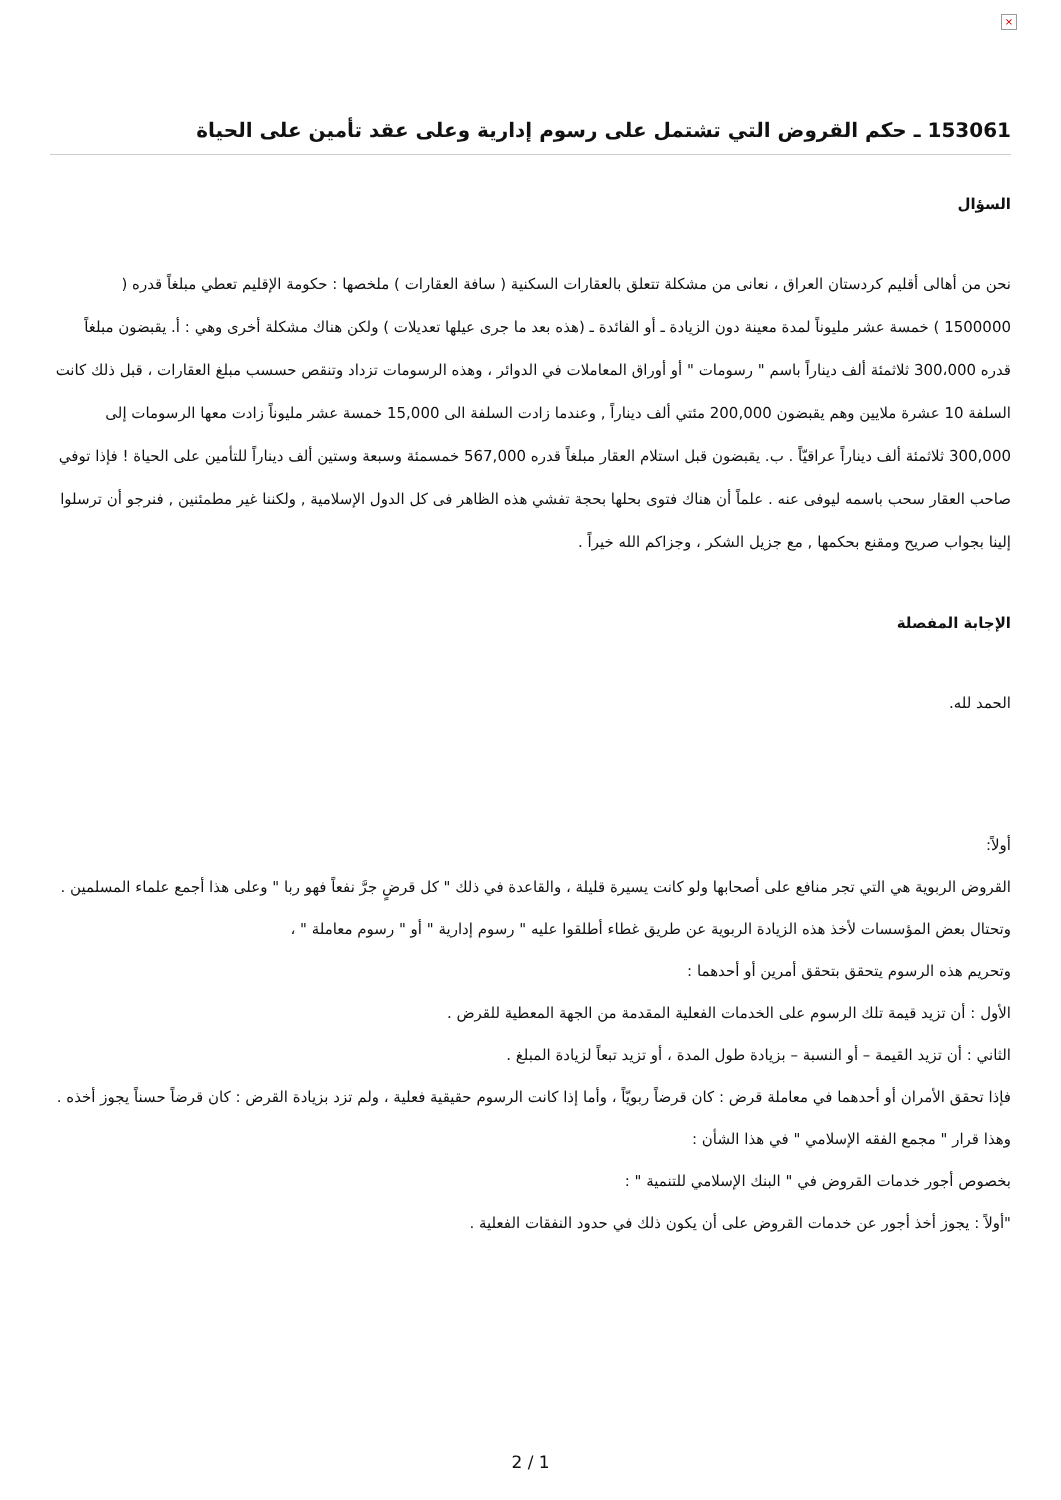×
153061 ـ حكم القروض التي تشتمل على رسوم إدارية وعلى عقد تأمين على الحياة
السؤال
نحن من أهالى أقليم كردستان العراق ، نعانى من مشكلة تتعلق بالعقارات السكنية ( سافة العقارات ) ملخصها : حكومة الإقليم تعطي مبلغاً قدره ( 1500000 ) خمسة عشر مليوناً لمدة معينة دون الزيادة ـ أو الفائدة ـ (هذه بعد ما جرى عيلها تعديلات ) ولكن هناك مشكلة أخرى وهي : أ. يقبضون مبلغاً قدره 300،000 ثلاثمئة ألف ديناراً باسم " رسومات " أو أوراق المعاملات في الدوائر ، وهذه الرسومات تزداد وتنقص حسسب مبلغ العقارات ، قبل ذلك كانت السلفة 10 عشرة ملايين وهم يقبضون 200,000 مئتي ألف ديناراً , وعندما زادت السلفة الى 15,000 خمسة عشر مليوناً زادت معها الرسومات إلى 300,000 ثلاثمئة ألف ديناراً عراقيّاً . ب. يقبضون قبل استلام العقار مبلغاً قدره 567,000 خمسمئة وسبعة وستين ألف ديناراً للتأمين على الحياة ! فإذا توفي صاحب العقار سحب باسمه ليوفى عنه . علماً أن هناك فتوى بحلها بحجة تفشي هذه الظاهر فى كل الدول الإسلامية , ولكننا غير مطمئنين , فنرجو أن ترسلوا إلينا بجواب صريح ومقنع بحكمها , مع جزيل الشكر ، وجزاكم الله خيراً .
الإجابة المفصلة
الحمد لله.
أولاً:
القروض الربوية هي التي تجر منافع على أصحابها ولو كانت يسيرة قليلة ، والقاعدة في ذلك " كل قرضٍ جرَّ نفعاً فهو ربا " وعلى هذا أجمع علماء المسلمين .
وتحتال بعض المؤسسات لأخذ هذه الزيادة الربوية عن طريق غطاء أطلقوا عليه " رسوم إدارية " أو " رسوم معاملة " ،
وتحريم هذه الرسوم يتحقق بتحقق أمرين أو أحدهما :
الأول : أن تزيد قيمة تلك الرسوم على الخدمات الفعلية المقدمة من الجهة المعطية للقرض .
الثاني : أن تزيد القيمة – أو النسبة – بزيادة طول المدة ، أو تزيد تبعاً لزيادة المبلغ .
فإذا تحقق الأمران أو أحدهما في معاملة قرض : كان قرضاً ربويّاً ، وأما إذا كانت الرسوم حقيقية فعلية ، ولم تزد بزيادة القرض : كان قرضاً حسناً يجوز أخذه .
وهذا قرار " مجمع الفقه الإسلامي " في هذا الشأن :
بخصوص أجور خدمات القروض في " البنك الإسلامي للتنمية " :
"أولاً : يجوز أخذ أجور عن خدمات القروض على أن يكون ذلك في حدود النفقات الفعلية .
2 / 1